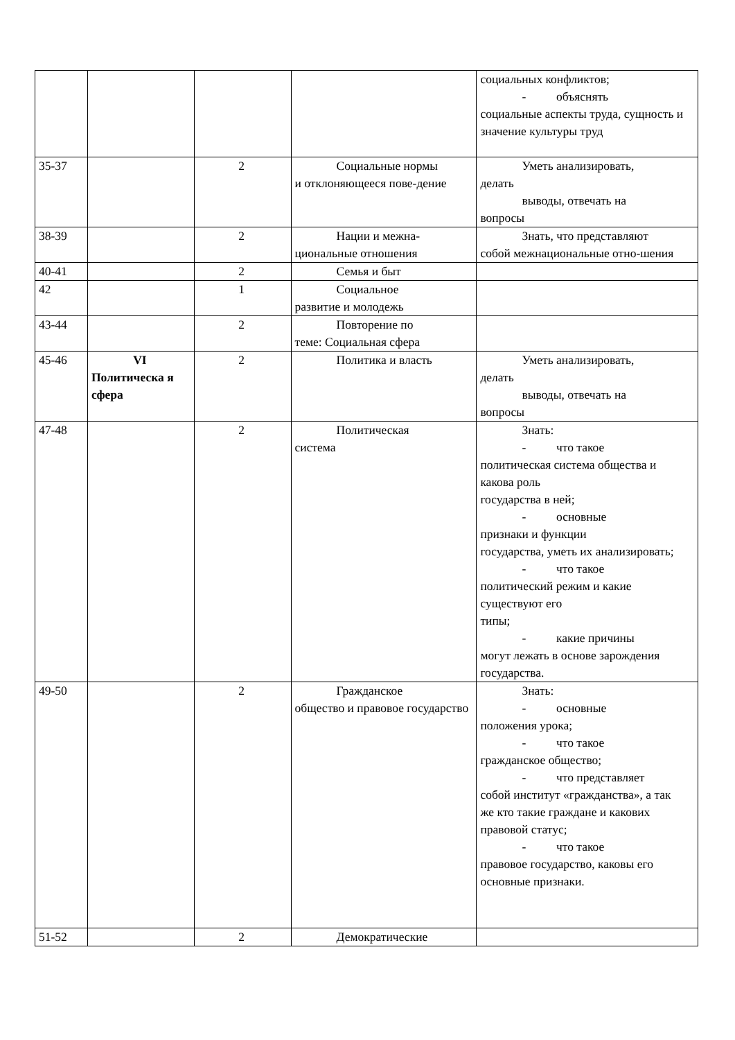| | | | | социальных конфликтов; - объяснять социальные аспекты труда, сущность и значение культуры труд |
| 35-37 | | 2 | Социальные нормы и отклоняющееся пове-дение | Уметь анализировать, делать выводы, отвечать на вопросы |
| 38-39 | | 2 | Нации и межна- циональные отношения | Знать, что представляют собой межнациональные отно-шения |
| 40-41 | | 2 | Семья и быт | |
| 42 | | 1 | Социальное развитие и молодежь | |
| 43-44 | | 2 | Повторение по теме: Социальная сфера | |
| 45-46 | VI Политическа я сфера | 2 | Политика и власть | Уметь анализировать, делать выводы, отвечать на вопросы |
| 47-48 | | 2 | Политическая система | Знать: - что такое политическая система общества и какова роль государства в ней; - основные признаки и функции государства, уметь их анализировать; - что такое политический режим и какие существуют его типы; - какие причины могут лежать в основе зарождения государства. |
| 49-50 | | 2 | Гражданское общество и правовое государство | Знать: - основные положения урока; - что такое гражданское общество; - что представляет собой институт «гражданства», а так же кто такие граждане и какових правовой статус; - что такое правовое государство, каковы его основные признаки. |
| 51-52 | | 2 | Демократические | |